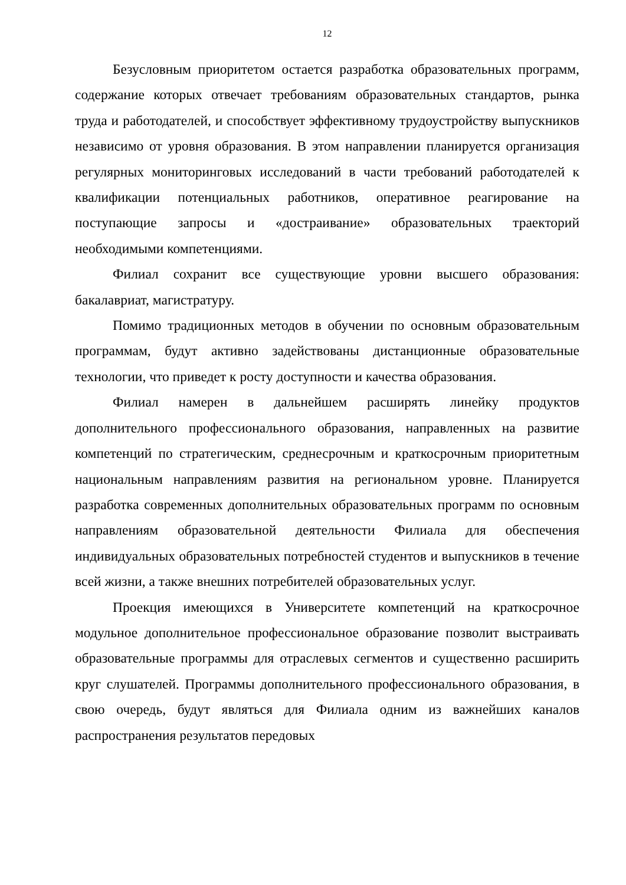12
Безусловным приоритетом остается разработка образовательных программ, содержание которых отвечает требованиям образовательных стандартов, рынка труда и работодателей, и способствует эффективному трудоустройству выпускников независимо от уровня образования. В этом направлении планируется организация регулярных мониторинговых исследований в части требований работодателей к квалификации потенциальных работников, оперативное реагирование на поступающие запросы и «достраивание» образовательных траекторий необходимыми компетенциями.
Филиал сохранит все существующие уровни высшего образования: бакалавриат, магистратуру.
Помимо традиционных методов в обучении по основным образовательным программам, будут активно задействованы дистанционные образовательные технологии, что приведет к росту доступности и качества образования.
Филиал намерен в дальнейшем расширять линейку продуктов дополнительного профессионального образования, направленных на развитие компетенций по стратегическим, среднесрочным и краткосрочным приоритетным национальным направлениям развития на региональном уровне. Планируется разработка современных дополнительных образовательных программ по основным направлениям образовательной деятельности Филиала для обеспечения индивидуальных образовательных потребностей студентов и выпускников в течение всей жизни, а также внешних потребителей образовательных услуг.
Проекция имеющихся в Университете компетенций на краткосрочное модульное дополнительное профессиональное образование позволит выстраивать образовательные программы для отраслевых сегментов и существенно расширить круг слушателей. Программы дополнительного профессионального образования, в свою очередь, будут являться для Филиала одним из важнейших каналов распространения результатов передовых